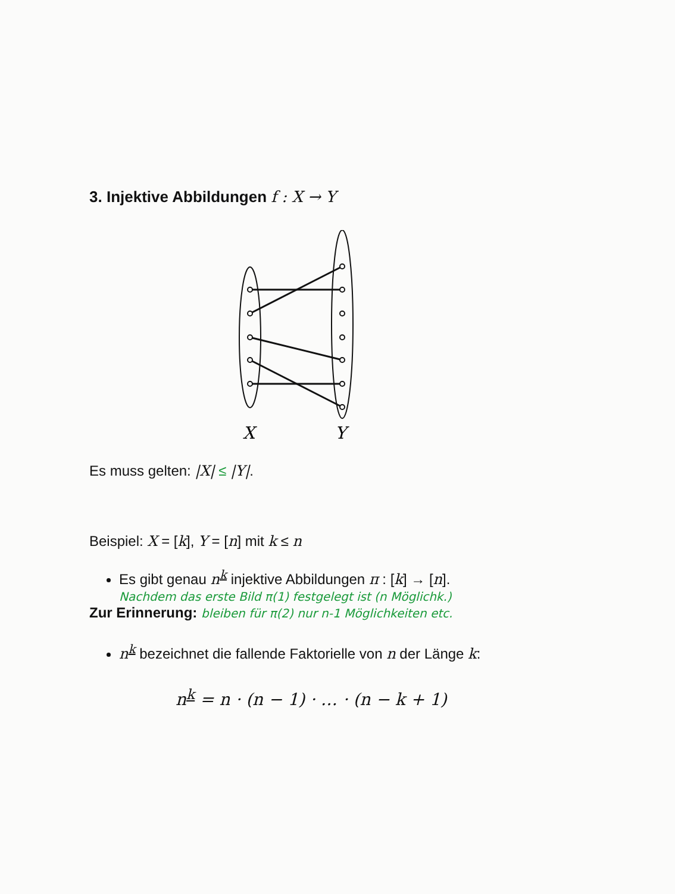3. Injektive Abbildungen f : X → Y
X
Y
Es muss gelten: |X| ≤ |Y|.
Beispiel: X = [k], Y = [n] mit k ≤ n
Es gibt genau n<sup>k</sup> injektive Abbildungen π : [k] → [n].
Nachdem das erste Bild π(1) festgelegt ist (n Möglichk.)
Zur Erinnerung: bleiben für π(2) nur n-1 Möglichkeiten etc.
n<sup>k</sup> bezeichnet die fallende Faktorielle von n der Länge k:
n<sup>k</sup> = n · (n − 1) · … · (n − k + 1)